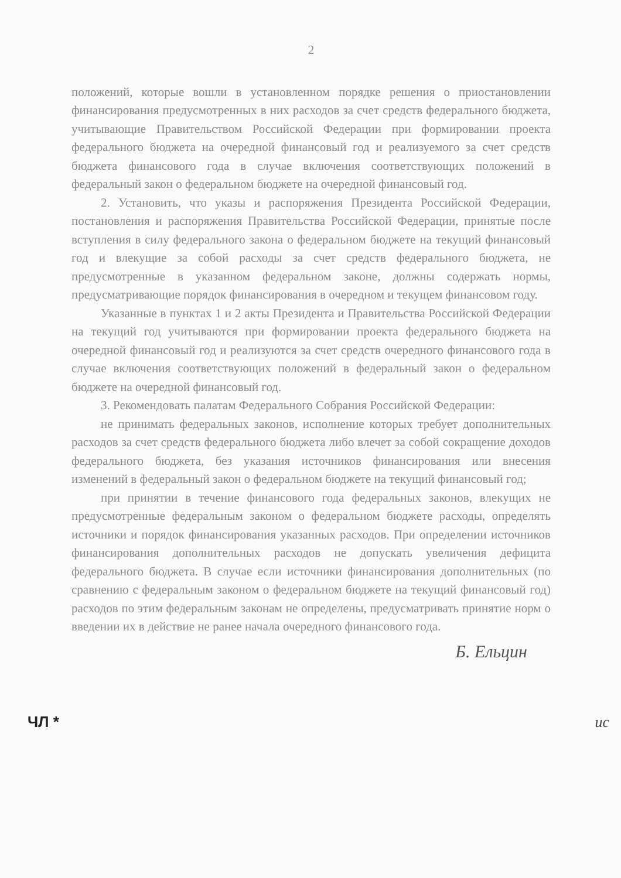2
положений, которые вошли в установленном порядке решения о приостановлении финансирования предусмотренных в них расходов за счет средств федерального бюджета, учитывающие Правительством Российской Федерации при формировании проекта федерального бюджета на очередной финансовый год и реализуемого за счет средств бюджета финансового года в случае включения соответствующих положений в федеральный закон о федеральном бюджете на очередной финансовый год.
2. Установить, что указы и распоряжения Президента Российской Федерации, постановления и распоряжения Правительства Российской Федерации, принятые после вступления в силу федерального закона о федеральном бюджете на текущий финансовый год и влекущие за собой расходы за счет средств федерального бюджета, не предусмотренные в указанном федеральном законе, должны содержать нормы, предусматривающие порядок финансирования в очередном и текущем финансовом году.
Указанные в пунктах 1 и 2 акты Президента и Правительства Российской Федерации на текущий год учитываются при формировании проекта федерального бюджета на очередной финансовый год и реализуются за счет средств очередного финансового года в случае включения соответствующих положений в федеральный закон о федеральном бюджете на очередной финансовый год.
3. Рекомендовать палатам Федерального Собрания Российской Федерации:
не принимать федеральных законов, исполнение которых требует дополнительных расходов за счет средств федерального бюджета либо влечет за собой сокращение доходов федерального бюджета, без указания источников финансирования или внесения изменений в федеральный закон о федеральном бюджете на текущий финансовый год;
при принятии в течение финансового года федеральных законов, влекущих не предусмотренные федеральным законом о федеральном бюджете расходы, определять источники и порядок финансирования указанных расходов. При определении источников финансирования дополнительных расходов не допускать увеличения дефицита федерального бюджета. В случае если источники финансирования дополнительных (по сравнению с федеральным законом о федеральном бюджете на текущий финансовый год) расходов по этим федеральным законам не определены, предусматривать принятие норм о введении их в действие не ранее начала очередного финансового года.
Б. Ельцин
ЧЛ * ис